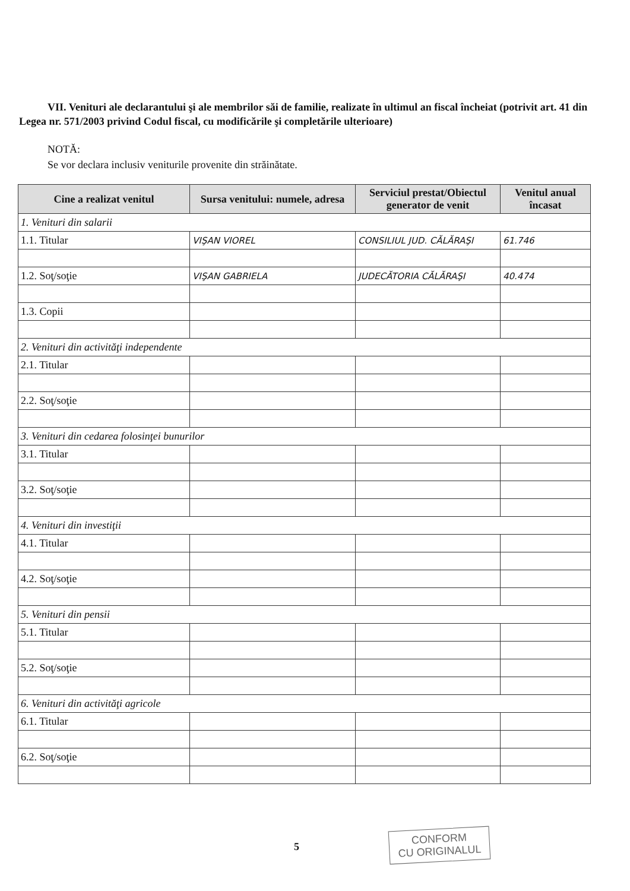VII. Venituri ale declarantului şi ale membrilor săi de familie, realizate în ultimul an fiscal încheiat (potrivit art. 41 din Legea nr. 571/2003 privind Codul fiscal, cu modificările şi completările ulterioare)
NOTĂ:
Se vor declara inclusiv veniturile provenite din străinătate.
| Cine a realizat venitul | Sursa venitului: numele, adresa | Serviciul prestat/Obiectul generator de venit | Venitul anual încasat |
| --- | --- | --- | --- |
| 1. Venituri din salarii | | | |
| 1.1. Titular | VIŞAN VIOREL | CONSILIUL JUD. CĂLĂRAŞI | 61.746 |
| 1.2. Soţ/soţie | VIŞAN GABRIELA | JUDECĂTORIA CĂLĂRAŞI | 40.474 |
| 1.3. Copii | | | |
| 2. Venituri din activităţi independente | | | |
| 2.1. Titular | | | |
| 2.2. Soţ/soţie | | | |
| 3. Venituri din cedarea folosinţei bunurilor | | | |
| 3.1. Titular | | | |
| 3.2. Soţ/soţie | | | |
| 4. Venituri din investiţii | | | |
| 4.1. Titular | | | |
| 4.2. Soţ/soţie | | | |
| 5. Venituri din pensii | | | |
| 5.1. Titular | | | |
| 5.2. Soţ/soţie | | | |
| 6. Venituri din activităţi agricole | | | |
| 6.1. Titular | | | |
| 6.2. Soţ/soţie | | | |
5
CONFORM
CU ORIGINALUL